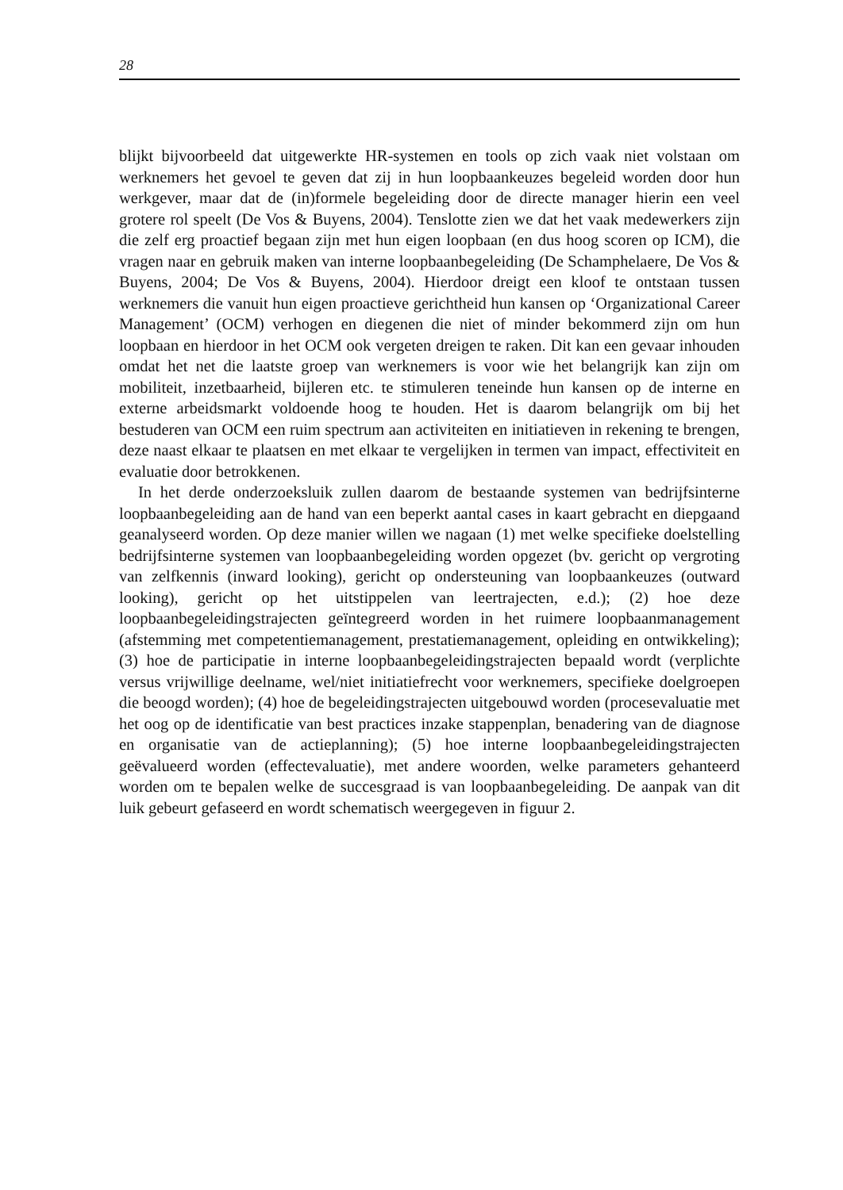28
blijkt bijvoorbeeld dat uitgewerkte HR-systemen en tools op zich vaak niet volstaan om werknemers het gevoel te geven dat zij in hun loopbaankeuzes begeleid worden door hun werkgever, maar dat de (in)formele begeleiding door de directe manager hierin een veel grotere rol speelt (De Vos & Buyens, 2004). Tenslotte zien we dat het vaak medewerkers zijn die zelf erg proactief begaan zijn met hun eigen loopbaan (en dus hoog scoren op ICM), die vragen naar en gebruik maken van interne loopbaanbegeleiding (De Schamphelaere, De Vos & Buyens, 2004; De Vos & Buyens, 2004). Hierdoor dreigt een kloof te ontstaan tussen werknemers die vanuit hun eigen proactieve gerichtheid hun kansen op ‘Organizational Career Management’ (OCM) verhogen en diegenen die niet of minder bekommerd zijn om hun loopbaan en hierdoor in het OCM ook vergeten dreigen te raken. Dit kan een gevaar inhouden omdat het net die laatste groep van werknemers is voor wie het belangrijk kan zijn om mobiliteit, inzetbaarheid, bijleren etc. te stimuleren teneinde hun kansen op de interne en externe arbeidsmarkt voldoende hoog te houden. Het is daarom belangrijk om bij het bestuderen van OCM een ruim spectrum aan activiteiten en initiatieven in rekening te brengen, deze naast elkaar te plaatsen en met elkaar te vergelijken in termen van impact, effectiviteit en evaluatie door betrokkenen.
In het derde onderzoeksluik zullen daarom de bestaande systemen van bedrijfsinterne loopbaanbegeleiding aan de hand van een beperkt aantal cases in kaart gebracht en diepgaand geanalyseerd worden. Op deze manier willen we nagaan (1) met welke specifieke doelstelling bedrijfsinterne systemen van loopbaanbegeleiding worden opgezet (bv. gericht op vergroting van zelfkennis (inward looking), gericht op ondersteuning van loopbaankeuzes (outward looking), gericht op het uitstippelen van leertrajecten, e.d.); (2) hoe deze loopbaanbegeleidingstrajecten geïntegreerd worden in het ruimere loopbaanmanagement (afstemming met competentiemanagement, prestatiemanagement, opleiding en ontwikkeling); (3) hoe de participatie in interne loopbaanbegeleidingstrajecten bepaald wordt (verplichte versus vrijwillige deelname, wel/niet initiatiefrecht voor werknemers, specifieke doelgroepen die beoogd worden); (4) hoe de begeleidingstrajecten uitgebouwd worden (procesevaluatie met het oog op de identificatie van best practices inzake stappenplan, benadering van de diagnose en organisatie van de actieplanning); (5) hoe interne loopbaanbegeleidingstrajecten geëvalueerd worden (effectevaluatie), met andere woorden, welke parameters gehanteerd worden om te bepalen welke de succesgraad is van loopbaanbegeleiding. De aanpak van dit luik gebeurt gefaseerd en wordt schematisch weergegeven in figuur 2.